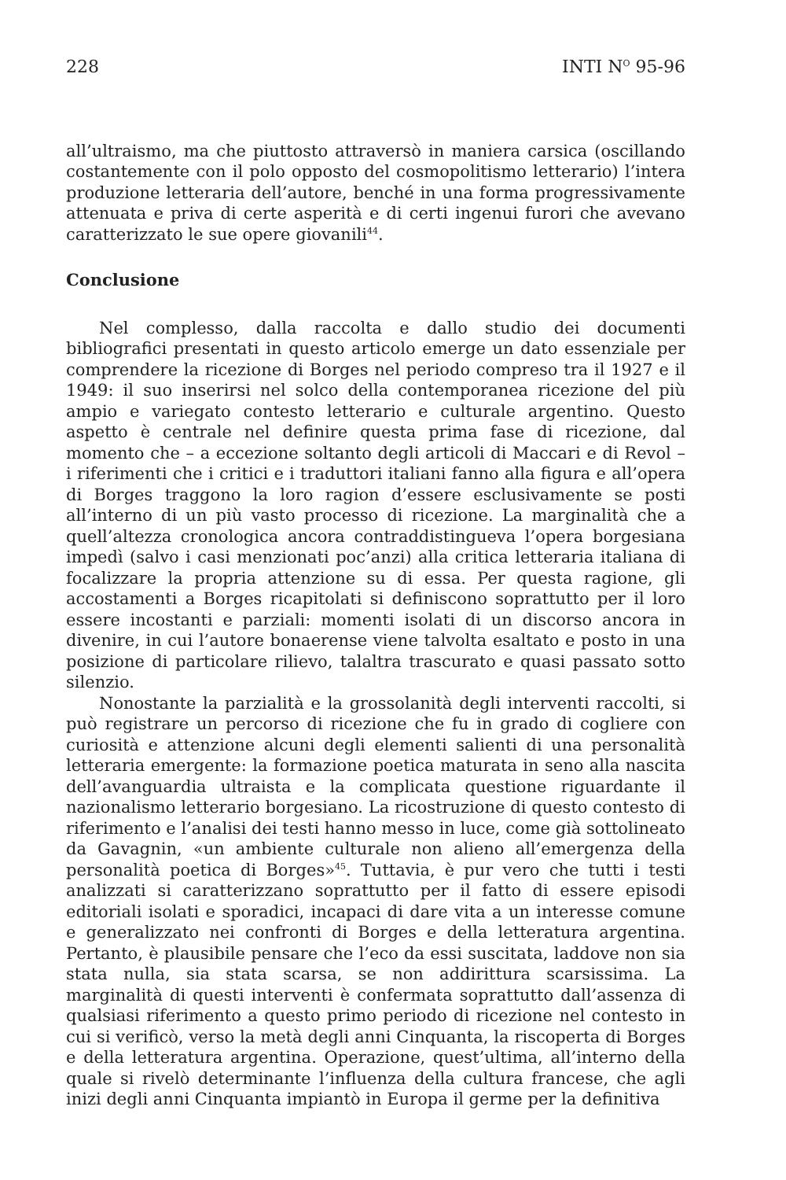228 INTI N<sup>O</sup> 95-96
all’ultraismo, ma che piuttosto attraversò in maniera carsica (oscillando costantemente con il polo opposto del cosmopolitismo letterario) l’intera produzione letteraria dell’autore, benché in una forma progressivamente attenuata e priva di certe asperità e di certi ingenui furori che avevano caratterizzato le sue opere giovanili<sup>44</sup>.
Conclusione
Nel complesso, dalla raccolta e dallo studio dei documenti bibliografici presentati in questo articolo emerge un dato essenziale per comprendere la ricezione di Borges nel periodo compreso tra il 1927 e il 1949: il suo inserirsi nel solco della contemporanea ricezione del più ampio e variegato contesto letterario e culturale argentino. Questo aspetto è centrale nel definire questa prima fase di ricezione, dal momento che – a eccezione soltanto degli articoli di Maccari e di Revol – i riferimenti che i critici e i traduttori italiani fanno alla figura e all’opera di Borges traggono la loro ragion d’essere esclusivamente se posti all’interno di un più vasto processo di ricezione. La marginalità che a quell’altezza cronologica ancora contraddistingueva l’opera borgesiana impedì (salvo i casi menzionati poc’anzi) alla critica letteraria italiana di focalizzare la propria attenzione su di essa. Per questa ragione, gli accostamenti a Borges ricapitolati si definiscono soprattutto per il loro essere incostanti e parziali: momenti isolati di un discorso ancora in divenire, in cui l’autore bonaerense viene talvolta esaltato e posto in una posizione di particolare rilievo, talaltra trascurato e quasi passato sotto silenzio.
Nonostante la parzialità e la grossolanità degli interventi raccolti, si può registrare un percorso di ricezione che fu in grado di cogliere con curiosità e attenzione alcuni degli elementi salienti di una personalità letteraria emergente: la formazione poetica maturata in seno alla nascita dell’avanguardia ultraista e la complicata questione riguardante il nazionalismo letterario borgesiano. La ricostruzione di questo contesto di riferimento e l’analisi dei testi hanno messo in luce, come già sottolineato da Gavagnin, «un ambiente culturale non alieno all’emergenza della personalità poetica di Borges»<sup>45</sup>. Tuttavia, è pur vero che tutti i testi analizzati si caratterizzano soprattutto per il fatto di essere episodi editoriali isolati e sporadici, incapaci di dare vita a un interesse comune e generalizzato nei confronti di Borges e della letteratura argentina. Pertanto, è plausibile pensare che l’eco da essi suscitata, laddove non sia stata nulla, sia stata scarsa, se non addirittura scarsissima. La marginalità di questi interventi è confermata soprattutto dall’assenza di qualsiasi riferimento a questo primo periodo di ricezione nel contesto in cui si verificò, verso la metà degli anni Cinquanta, la riscoperta di Borges e della letteratura argentina. Operazione, quest’ultima, all’interno della quale si rivelò determinante l’influenza della cultura francese, che agli inizi degli anni Cinquanta impiantò in Europa il germe per la definitiva